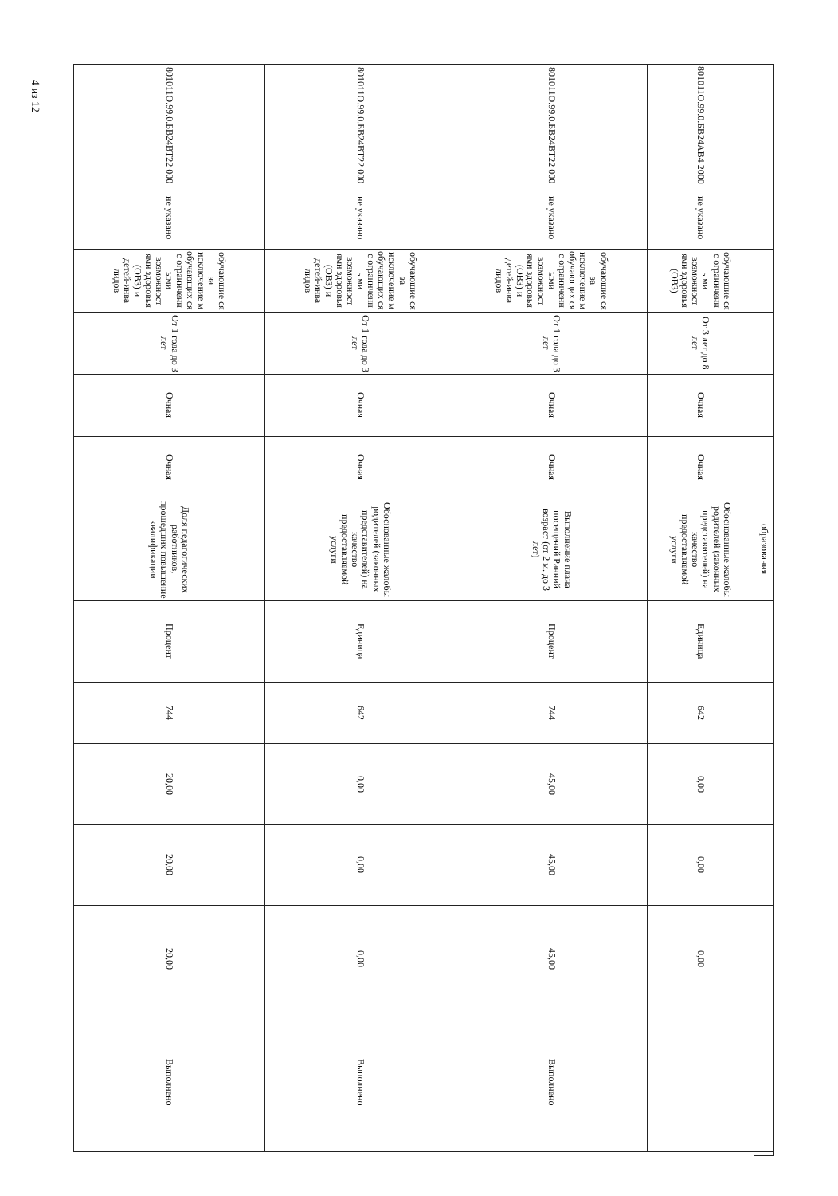| | | | | | | образования | | | | | | | |
| 801011О.99.0.БВ24АВ4 2000 | не указано | обучающие ся с ограниченн ыми возможност ями здоровья (ОВЗ) | От 3 лет до 8 лет | Очная | Очная | Обоснованные жалобы родителей (законных представителей) на качество предоставляемой услуги | Единица | 642 | 0,00 | 0,00 | 0,00 | | |
| 801011О.99.0.БВ24ВТ22 000 | не указано | обучающие ся за исключение м обучающих ся с ограниченн ыми возможност ями здоровья (ОВЗ) и детей-инва лидов | От 1 года до 3 лет | Очная | Очная | Выполнение плана посещений Ранний возраст (от 2 м. до 3 лет) | Процент | 744 | 45,00 | 45,00 | 45,00 | Выполнено | |
| 801011О.99.0.БВ24ВТ22 000 | не указано | обучающие ся за исключение м обучающих ся с ограниченн ыми возможност ями здоровья (ОВЗ) и детей-инва лидов | От 1 года до 3 лет | Очная | Очная | Обоснованные жалобы родителей (законных представителей) на качество предоставляемой услуги | Единица | 642 | 0,00 | 0,00 | 0,00 | Выполнено | |
| 801011О.99.0.БВ24ВТ22 000 | не указано | обучающие ся за исключение м обучающих ся с ограниченн ыми возможност ями здоровья (ОВЗ) и детей-инва лидов | От 1 года до 3 лет | Очная | Очная | Доля педагогических работников, прошедших повышение квалификации | Процент | 744 | 20,00 | 20,00 | 20,00 | Выполнено | |
4 из 12